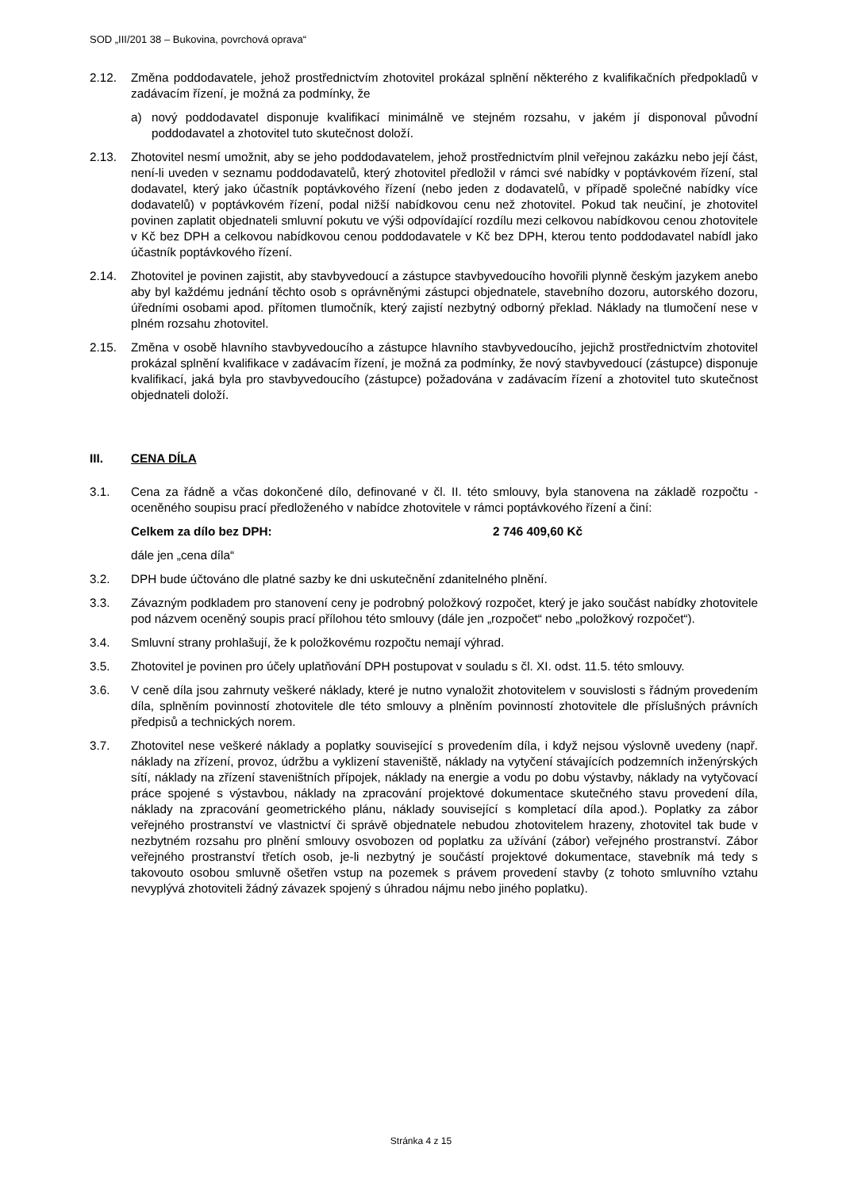SOD „III/201 38 – Bukovina, povrchová oprava“
2.12. Změna poddodavatele, jehož prostřednictvím zhotovitel prokázal splnění některého z kvalifikačních předpokladů v zadávacím řízení, je možná za podmínky, že
a) nový poddodavatel disponuje kvalifikací minimálně ve stejném rozsahu, v jakém jí disponoval původní poddodavatel a zhotovitel tuto skutečnost doloží.
2.13. Zhotovitel nesmí umožnit, aby se jeho poddodavatelem, jehož prostřednictvím plnil veřejnou zakázku nebo její část, není-li uveden v seznamu poddodavatelů, který zhotovitel předložil v rámci své nabídky v poptávkovém řízení, stal dodavatel, který jako účastník poptávkového řízení (nebo jeden z dodavatelů, v případě společné nabídky více dodavatelů) v poptávkovém řízení, podal nižší nabídkovou cenu než zhotovitel. Pokud tak neučiní, je zhotovitel povinen zaplatit objednateli smluvní pokutu ve výši odpovídající rozdílu mezi celkovou nabídkovou cenou zhotovitele v Kč bez DPH a celkovou nabídkovou cenou poddodavatele v Kč bez DPH, kterou tento poddodavatel nabídl jako účastník poptávkového řízení.
2.14. Zhotovitel je povinen zajistit, aby stavbyvedoucí a zástupce stavbyvedoucího hovořili plynně českým jazykem anebo aby byl každému jednání těchto osob s oprávněnými zástupci objednatele, stavebního dozoru, autorského dozoru, úředními osobami apod. přítomen tlumočník, který zajistí nezbytný odborný překlad. Náklady na tlumočení nese v plném rozsahu zhotovitel.
2.15. Změna v osobě hlavního stavbyvedoucího a zástupce hlavního stavbyvedoucího, jejichž prostřednictvím zhotovitel prokázal splnění kvalifikace v zadávacím řízení, je možná za podmínky, že nový stavbyvedoucí (zástupce) disponuje kvalifikací, jaká byla pro stavbyvedoucího (zástupce) požadována v zadávacím řízení a zhotovitel tuto skutečnost objednateli doloží.
III. CENA DÍLA
3.1. Cena za řádně a včas dokončené dílo, definované v čl. II. této smlouvy, byla stanovena na základě rozpočtu - oceněného soupisu prací předloženého v nabídce zhotovitele v rámci poptávkového řízení a činí:
Celkem za dílo bez DPH: 2 746 409,60 Kč
dále jen „cena díla“
3.2. DPH bude účtováno dle platné sazby ke dni uskutečnění zdanitelného plnění.
3.3. Závazným podkladem pro stanovení ceny je podrobný položkový rozpočet, který je jako součást nabídky zhotovitele pod názvem oceněný soupis prací přílohou této smlouvy (dále jen „rozpočet“ nebo „položkový rozpočet“).
3.4. Smluvní strany prohlašují, že k položkovému rozpočtu nemají výhrad.
3.5. Zhotovitel je povinen pro účely uplatňování DPH postupovat v souladu s čl. XI. odst. 11.5. této smlouvy.
3.6. V ceně díla jsou zahrnuty veškeré náklady, které je nutno vynaložit zhotovitelem v souvislosti s řádným provedením díla, splněním povinností zhotovitele dle této smlouvy a plněním povinností zhotovitele dle příslušných právních předpisů a technických norem.
3.7. Zhotovitel nese veškeré náklady a poplatky související s provedením díla, i když nejsou výslovně uvedeny (např. náklady na zřízení, provoz, údržbu a vyklizení staveniště, náklady na vytyčení stávajících podzemních inženýrských sítí, náklady na zřízení staveništních přípojek, náklady na energie a vodu po dobu výstavby, náklady na vytyčovací práce spojené s výstavbou, náklady na zpracování projektové dokumentace skutečného stavu provedení díla, náklady na zpracování geometrického plánu, náklady související s kompletací díla apod.). Poplatky za zábor veřejného prostranství ve vlastnictví či správě objednatele nebudou zhotovitelem hrazeny, zhotovitel tak bude v nezbytném rozsahu pro plnění smlouvy osvobozen od poplatku za užívání (zábor) veřejného prostranství. Zábor veřejného prostranství třetích osob, je-li nezbytný je součástí projektové dokumentace, stavebník má tedy s takovouto osobou smluvně ošetřen vstup na pozemek s právem provedení stavby (z tohoto smluvního vztahu nevyplývá zhotoviteli žádný závazek spojený s úhradou nájmu nebo jiného poplatku).
Stránka 4 z 15